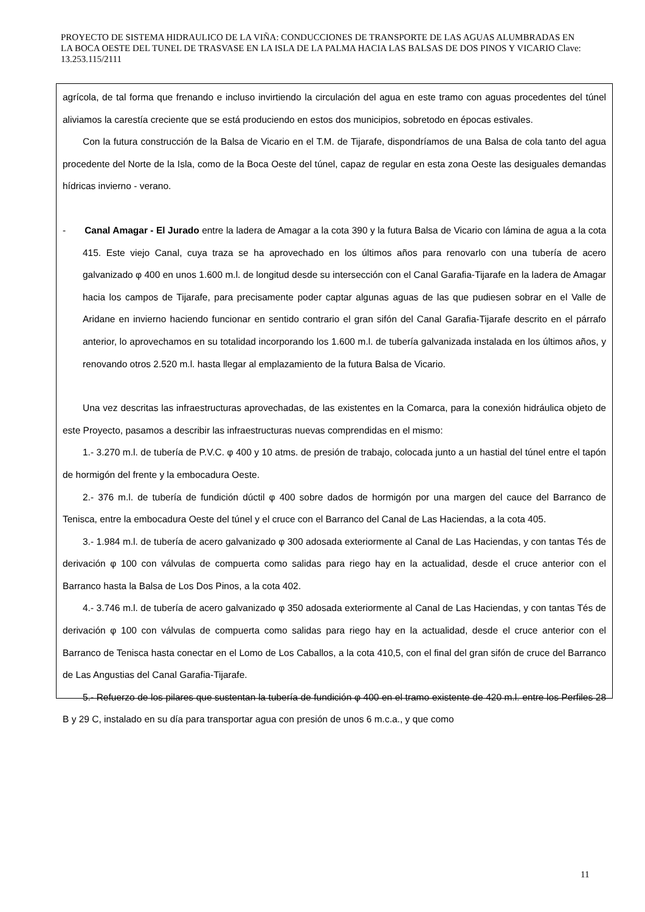PROYECTO DE SISTEMA HIDRAULICO DE LA VIÑA: CONDUCCIONES DE TRANSPORTE DE LAS AGUAS ALUMBRADAS EN LA BOCA OESTE DEL TUNEL DE TRASVASE EN LA ISLA DE LA PALMA HACIA LAS BALSAS DE DOS PINOS Y VICARIO Clave: 13.253.115/2111
agrícola, de tal forma que frenando e incluso invirtiendo la circulación del agua en este tramo con aguas procedentes del túnel aliviamos la carestía creciente que se está produciendo en estos dos municipios, sobretodo en épocas estivales.
Con la futura construcción de la Balsa de Vicario en el T.M. de Tijarafe, dispondríamos de una Balsa de cola tanto del agua procedente del Norte de la Isla, como de la Boca Oeste del túnel, capaz de regular en esta zona Oeste las desiguales demandas hídricas invierno - verano.
- Canal Amagar - El Jurado entre la ladera de Amagar a la cota 390 y la futura Balsa de Vicario con lámina de agua a la cota 415. Este viejo Canal, cuya traza se ha aprovechado en los últimos años para renovarlo con una tubería de acero galvanizado φ 400 en unos 1.600 m.l. de longitud desde su intersección con el Canal Garafia-Tijarafe en la ladera de Amagar hacia los campos de Tijarafe, para precisamente poder captar algunas aguas de las que pudiesen sobrar en el Valle de Aridane en invierno haciendo funcionar en sentido contrario el gran sifón del Canal Garafia-Tijarafe descrito en el párrafo anterior, lo aprovechamos en su totalidad incorporando los 1.600 m.l. de tubería galvanizada instalada en los últimos años, y renovando otros 2.520 m.l. hasta llegar al emplazamiento de la futura Balsa de Vicario.
Una vez descritas las infraestructuras aprovechadas, de las existentes en la Comarca, para la conexión hidráulica objeto de este Proyecto, pasamos a describir las infraestructuras nuevas comprendidas en el mismo:
1.- 3.270 m.l. de tubería de P.V.C. φ 400 y 10 atms. de presión de trabajo, colocada junto a un hastial del túnel entre el tapón de hormigón del frente y la embocadura Oeste.
2.- 376 m.l. de tubería de fundición dúctil φ 400 sobre dados de hormigón por una margen del cauce del Barranco de Tenisca, entre la embocadura Oeste del túnel y el cruce con el Barranco del Canal de Las Haciendas, a la cota 405.
3.- 1.984 m.l. de tubería de acero galvanizado φ 300 adosada exteriormente al Canal de Las Haciendas, y con tantas Tés de derivación φ 100 con válvulas de compuerta como salidas para riego hay en la actualidad, desde el cruce anterior con el Barranco hasta la Balsa de Los Dos Pinos, a la cota 402.
4.- 3.746 m.l. de tubería de acero galvanizado φ 350 adosada exteriormente al Canal de Las Haciendas, y con tantas Tés de derivación φ 100 con válvulas de compuerta como salidas para riego hay en la actualidad, desde el cruce anterior con el Barranco de Tenisca hasta conectar en el Lomo de Los Caballos, a la cota 410,5, con el final del gran sifón de cruce del Barranco de Las Angustias del Canal Garafia-Tijarafe.
5.- Refuerzo de los pilares que sustentan la tubería de fundición φ 400 en el tramo existente de 420 m.l. entre los Perfiles 28 B y 29 C, instalado en su día para transportar agua con presión de unos 6 m.c.a., y que como
11